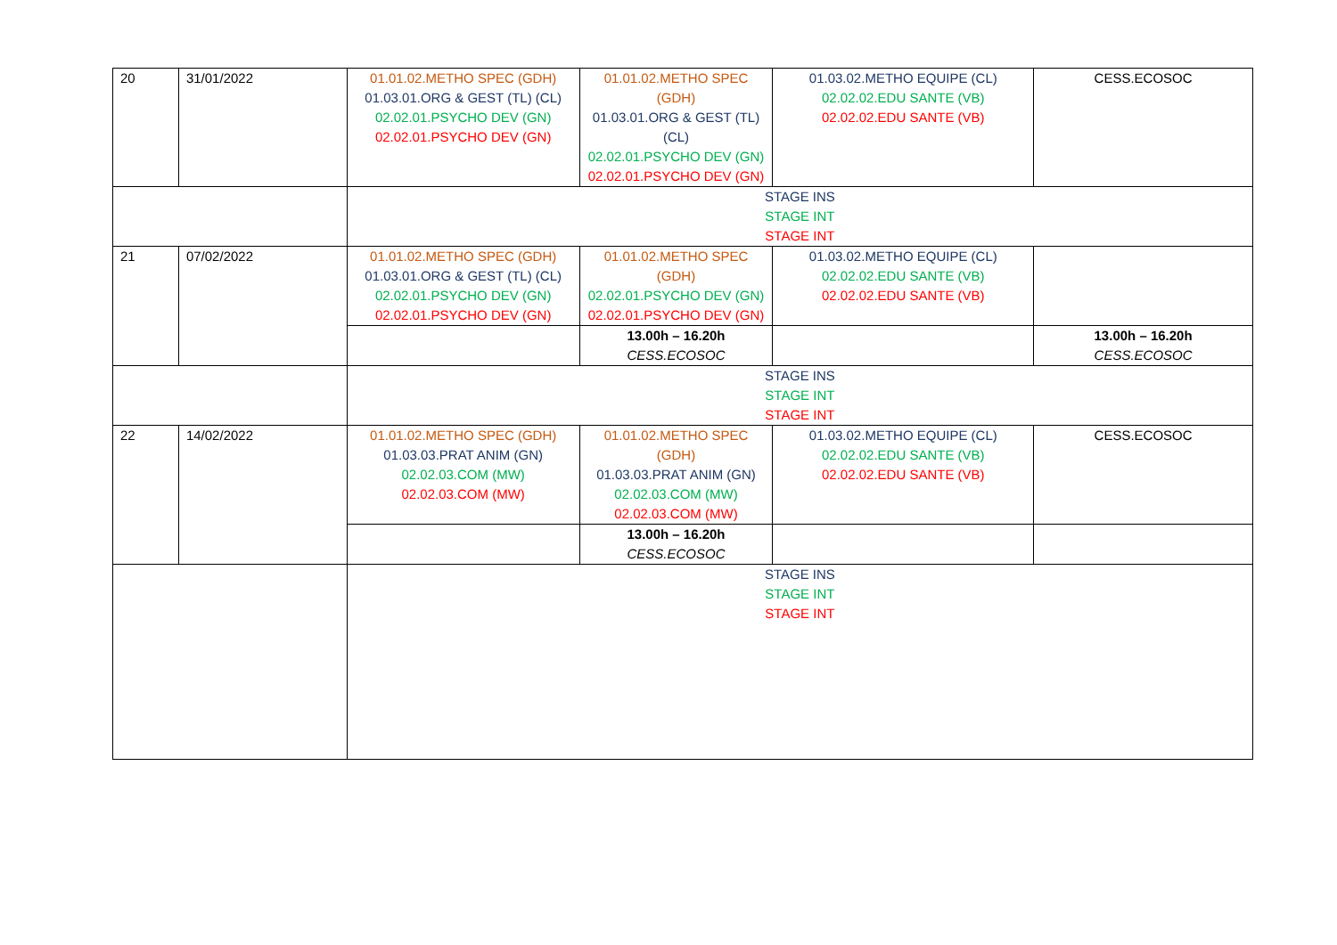| 20 | 31/01/2022 | 01.01.02.METHO SPEC (GDH) 01.03.01.ORG & GEST (TL) (CL) 02.02.01.PSYCHO DEV (GN) 02.02.01.PSYCHO DEV (GN) | 01.01.02.METHO SPEC (GDH) 01.03.01.ORG & GEST (TL) (CL) 02.02.01.PSYCHO DEV (GN) 02.02.01.PSYCHO DEV (GN) | 01.03.02.METHO EQUIPE (CL) 02.02.02.EDU SANTE (VB) 02.02.02.EDU SANTE (VB) | CESS.ECOSOC |
| | | STAGE INS STAGE INT STAGE INT | | | |
| 21 | 07/02/2022 | 01.01.02.METHO SPEC (GDH) 01.03.01.ORG & GEST (TL) (CL) 02.02.01.PSYCHO DEV (GN) 02.02.01.PSYCHO DEV (GN) | 01.01.02.METHO SPEC (GDH) 02.02.01.PSYCHO DEV (GN) 02.02.01.PSYCHO DEV (GN) | 01.03.02.METHO EQUIPE (CL) 02.02.02.EDU SANTE (VB) 02.02.02.EDU SANTE (VB) | |
| | | | 13.00h – 16.20h CESS.ECOSOC | | 13.00h – 16.20h CESS.ECOSOC |
| | | STAGE INS STAGE INT STAGE INT | | | |
| 22 | 14/02/2022 | 01.01.02.METHO SPEC (GDH) 01.03.03.PRAT ANIM (GN) 02.02.03.COM (MW) 02.02.03.COM (MW) | 01.01.02.METHO SPEC (GDH) 01.03.03.PRAT ANIM (GN) 02.02.03.COM (MW) 02.02.03.COM (MW) | 01.03.02.METHO EQUIPE (CL) 02.02.02.EDU SANTE (VB) 02.02.02.EDU SANTE (VB) | CESS.ECOSOC |
| | | | 13.00h – 16.20h CESS.ECOSOC | | |
| | | STAGE INS STAGE INT STAGE INT | | | |